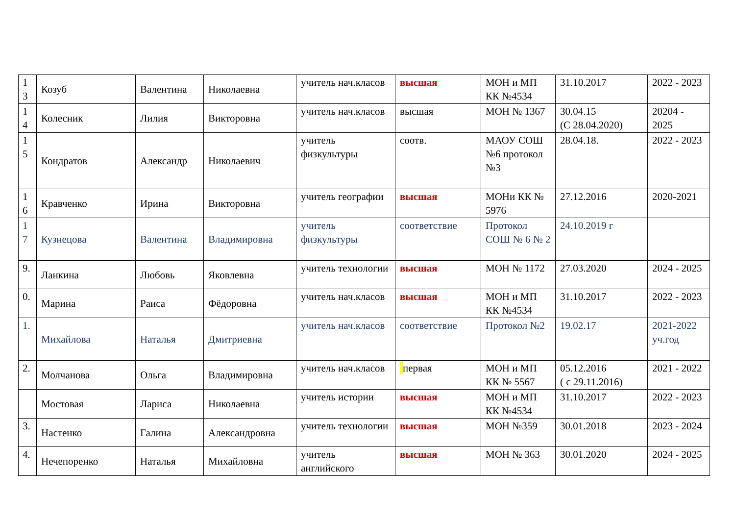| 1 3 | Козуб | Валентина | Николаевна | учитель нач.класов | высшая | МОН и МП КК №4534 | 31.10.2017 | 2022 - 2023 |
| 1 4 | Колесник | Лилия | Викторовна | учитель нач.класов | высшая | МОН № 1367 | 30.04.15 (С 28.04.2020) | 20204 - 2025 |
| 1 5 | Кондратов | Александр | Николаевич | учитель физкультуры | соотв. | МАОУ СОШ №6 протокол №3 | 28.04.18. | 2022 - 2023 |
| 1 6 | Кравченко | Ирина | Викторовна | учитель географии | высшая | МОНи КК № 5976 | 27.12.2016 | 2020-2021 |
| 1 7 | Кузнецова | Валентина | Владимировна | учитель физкультуры | соответствие | Протокол СОШ № 6 № 2 | 24.10.2019 г | |
| 9. | Ланкина | Любовь | Яковлевна | учитель технологии | высшая | МОН № 1172 | 27.03.2020 | 2024 - 2025 |
| 0. | Марина | Раиса | Фёдоровна | учитель нач.класов | высшая | МОН и МП КК №4534 | 31.10.2017 | 2022 - 2023 |
| 1. | Михайлова | Наталья | Дмитриевна | учитель нач.класов | соответствие | Протокол №2 | 19.02.17 | 2021-2022 уч.год |
| 2. | Молчанова | Ольга | Владимировна | учитель нач.класов | первая | МОН и МП КК № 5567 | 05.12.2016 ( с 29.11.2016) | 2021 - 2022 |
| | Мостовая | Лариса | Николаевна | учитель истории | высшая | МОН и МП КК №4534 | 31.10.2017 | 2022 - 2023 |
| 3. | Настенко | Галина | Александровна | учитель технологии | высшая | МОН №359 | 30.01.2018 | 2023 - 2024 |
| 4. | Нечепоренко | Наталья | Михайловна | учитель английского | высшая | МОН № 363 | 30.01.2020 | 2024 - 2025 |